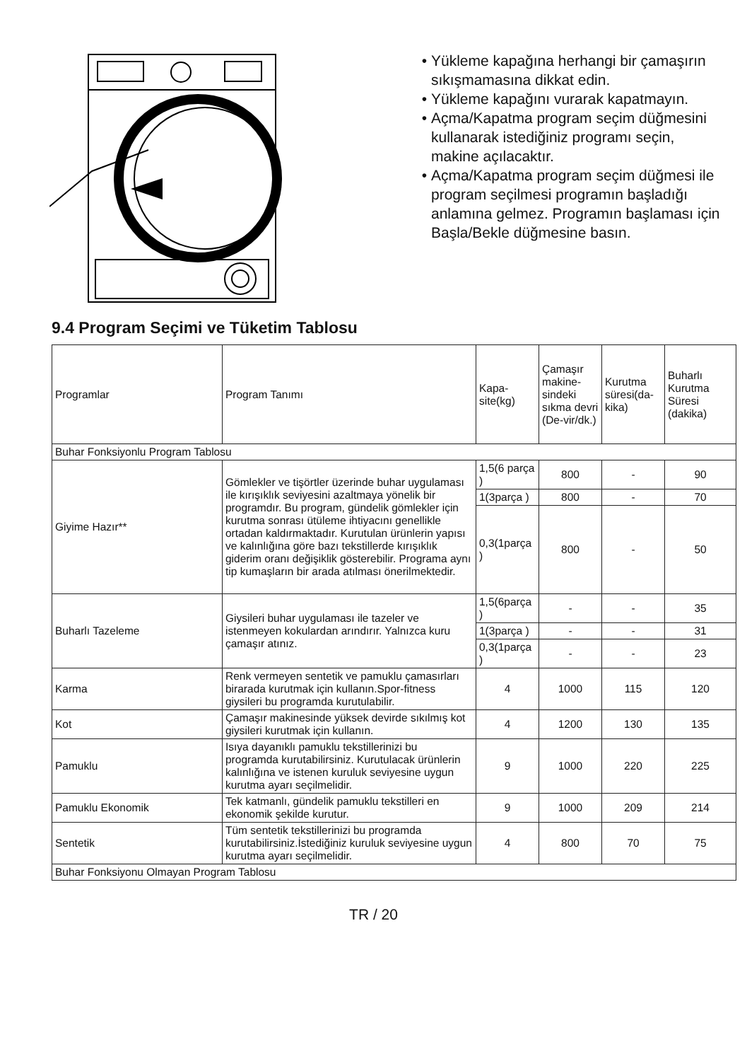Yükleme kapağına herhangi bir çamaşırın sıkışmamasına dikkat edin.
Yükleme kapağını vurarak kapatmayın.
Açma/Kapatma program seçim düğmesini kullanarak istediğiniz programı seçin, makine açılacaktır.
Açma/Kapatma program seçim düğmesi ile program seçilmesi programın başladığı anlamına gelmez. Programın başlaması için Başla/Bekle düğmesine basın.
9.4 Program Seçimi ve Tüketim Tablosu
| Programlar | Program Tanımı | Kapa-site(kg) | Çamaşır makine-sindeki sıkma devri (De-vir/dk.) | Kurutma süresi(da-kika) | Buharlı Kurutma Süresi (dakika) |
| Buhar Fonksiyonlu Program Tablosu | | | | | |
| Giyime Hazır** | Gömlekler ve tişörtler üzerinde buhar uygulaması ile kırışıklık seviyesini azaltmaya yönelik bir programdır. Bu program, gündelik gömlekler için kurutma sonrası ütüleme ihtiyacını genellikle ortadan kaldırmaktadır. Kurutulan ürünlerin yapısı ve kalınlığına göre bazı tekstillerde kırışıklık giderim oranı değişiklik gösterebilir. Programa aynı tip kumaşların bir arada atılması önerilmektedir. | 1,5(6 parça ) | 800 | - | 90 |
| | | 1(3parça ) | 800 | - | 70 |
| | | 0,3(1parça ) | 800 | - | 50 |
| Buharlı Tazeleme | Giysileri buhar uygulaması ile tazeler ve istenmeyen kokulardan arındırır. Yalnızca kuru çamaşır atınız. | 1,5(6parça ) | - | - | 35 |
| | | 1(3parça ) | - | - | 31 |
| | | 0,3(1parça ) | - | - | 23 |
| Karma | Renk vermeyen sentetik ve pamuklu çamasırları birarada kurutmak için kullanın.Spor-fitness giysileri bu programda kurutulabilir. | 4 | 1000 | 115 | 120 |
| Kot | Çamaşır makinesinde yüksek devirde sıkılmış kot giysileri kurutmak için kullanın. | 4 | 1200 | 130 | 135 |
| Pamuklu | Isıya dayanıklı pamuklu tekstillerinizi bu programda kurutabilirsiniz. Kurutulacak ürünlerin kalınlığına ve istenen kuruluk seviyesine uygun kurutma ayarı seçilmelidir. | 9 | 1000 | 220 | 225 |
| Pamuklu Ekonomik | Tek katmanlı, gündelik pamuklu tekstilleri en ekonomik şekilde kurutur. | 9 | 1000 | 209 | 214 |
| Sentetik | Tüm sentetik tekstillerinizi bu programda kurutabilirsiniz.İstediğiniz kuruluk seviyesine uygun kurutma ayarı seçilmelidir. | 4 | 800 | 70 | 75 |
| Buhar Fonksiyonu Olmayan Program Tablosu | | | | | |
TR / 20